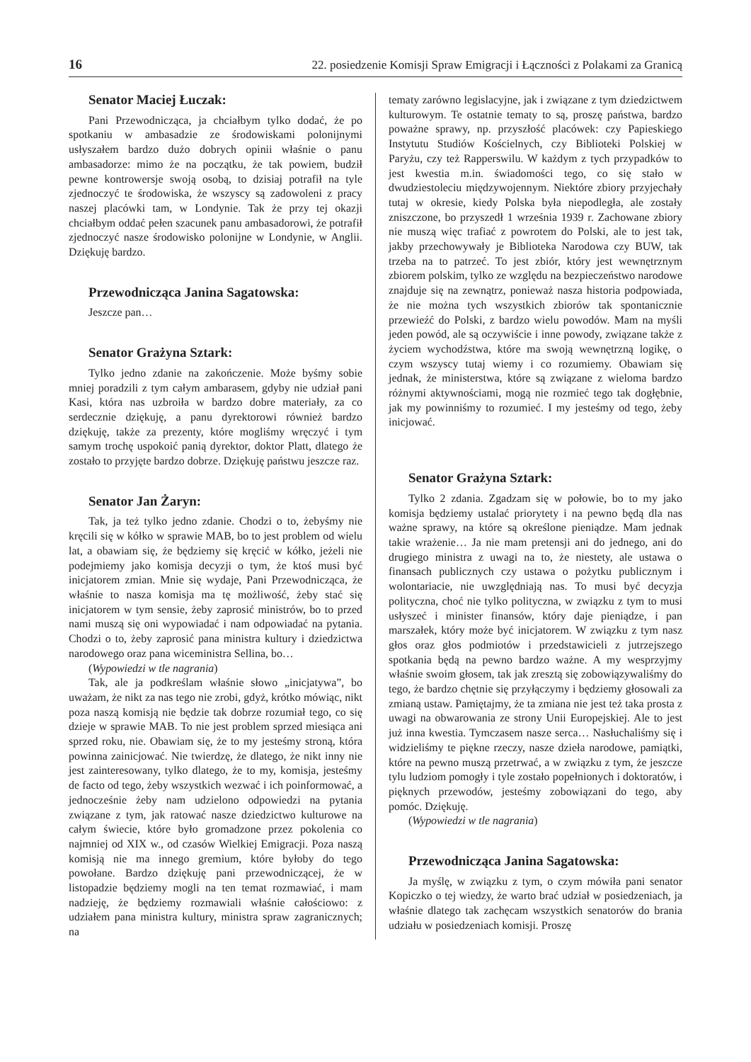16 22. posiedzenie Komisji Spraw Emigracji i Łączności z Polakami za Granicą
Senator Maciej Łuczak:
Pani Przewodnicząca, ja chciałbym tylko dodać, że po spotkaniu w ambasadzie ze środowiskami polonijnymi usłyszałem bardzo dużo dobrych opinii właśnie o panu ambasadorze: mimo że na początku, że tak powiem, budził pewne kontrowersje swoją osobą, to dzisiaj potrafił na tyle zjednoczyć te środowiska, że wszyscy są zadowoleni z pracy naszej placówki tam, w Londynie. Tak że przy tej okazji chciałbym oddać pełen szacunek panu ambasadorowi, że potrafił zjednoczyć nasze środowisko polonijne w Londynie, w Anglii. Dziękuję bardzo.
Przewodnicząca Janina Sagatowska:
Jeszcze pan…
Senator Grażyna Sztark:
Tylko jedno zdanie na zakończenie. Może byśmy sobie mniej poradzili z tym całym ambarasem, gdyby nie udział pani Kasi, która nas uzbroiła w bardzo dobre materiały, za co serdecznie dziękuję, a panu dyrektorowi również bardzo dziękuję, także za prezenty, które mogliśmy wręczyć i tym samym trochę uspokoić panią dyrektor, doktor Platt, dlatego że zostało to przyjęte bardzo dobrze. Dziękuję państwu jeszcze raz.
Senator Jan Żaryn:
Tak, ja też tylko jedno zdanie. Chodzi o to, żebyśmy nie kręcili się w kółko w sprawie MAB, bo to jest problem od wielu lat, a obawiam się, że będziemy się kręcić w kółko, jeżeli nie podejmiemy jako komisja decyzji o tym, że ktoś musi być inicjatorem zmian. Mnie się wydaje, Pani Przewodnicząca, że właśnie to nasza komisja ma tę możliwość, żeby stać się inicjatorem w tym sensie, żeby zaprosić ministrów, bo to przed nami muszą się oni wypowiadać i nam odpowiadać na pytania. Chodzi o to, żeby zaprosić pana ministra kultury i dziedzictwa narodowego oraz pana wiceministra Sellina, bo…
(Wypowiedzi w tle nagrania)
Tak, ale ja podkreślam właśnie słowo „inicjatywa”, bo uważam, że nikt za nas tego nie zrobi, gdyż, krótko mówiąc, nikt poza naszą komisją nie będzie tak dobrze rozumiał tego, co się dzieje w sprawie MAB. To nie jest problem sprzed miesiąca ani sprzed roku, nie. Obawiam się, że to my jesteśmy stroną, która powinna zainicjować. Nie twierdzę, że dlatego, że nikt inny nie jest zainteresowany, tylko dlatego, że to my, komisja, jesteśmy de facto od tego, żeby wszystkich wezwać i ich poinformować, a jednocześnie żeby nam udzielono odpowiedzi na pytania związane z tym, jak ratować nasze dziedzictwo kulturowe na całym świecie, które było gromadzone przez pokolenia co najmniej od XIX w., od czasów Wielkiej Emigracji. Poza naszą komisją nie ma innego gremium, które byłoby do tego powołane. Bardzo dziękuję pani przewodniczącej, że w listopadzie będziemy mogli na ten temat rozmawiać, i mam nadzieję, że będziemy rozmawiali właśnie całościowo: z udziałem pana ministra kultury, ministra spraw zagranicznych; na
tematy zarówno legislacyjne, jak i związane z tym dziedzictwem kulturowym. Te ostatnie tematy to są, proszę państwa, bardzo poważne sprawy, np. przyszłość placówek: czy Papieskiego Instytutu Studiów Kościelnych, czy Biblioteki Polskiej w Paryżu, czy też Rapperswilu. W każdym z tych przypadków to jest kwestia m.in. świadomości tego, co się stało w dwudziestoleciu międzywojennym. Niektóre zbiory przyjechały tutaj w okresie, kiedy Polska była niepodległa, ale zostały zniszczone, bo przyszedł 1 września 1939 r. Zachowane zbiory nie muszą więc trafiać z powrotem do Polski, ale to jest tak, jakby przechowywały je Biblioteka Narodowa czy BUW, tak trzeba na to patrzeć. To jest zbiór, który jest wewnętrznym zbiorem polskim, tylko ze względu na bezpieczeństwo narodowe znajduje się na zewnątrz, ponieważ nasza historia podpowiada, że nie można tych wszystkich zbiorów tak spontanicznie przewieźć do Polski, z bardzo wielu powodów. Mam na myśli jeden powód, ale są oczywiście i inne powody, związane także z życiem wychodźstwa, które ma swoją wewnętrzną logikę, o czym wszyscy tutaj wiemy i co rozumiemy. Obawiam się jednak, że ministerstwa, które są związane z wieloma bardzo różnymi aktywnościami, mogą nie rozmieć tego tak dogłębnie, jak my powinniśmy to rozumieć. I my jesteśmy od tego, żeby inicjować.
Senator Grażyna Sztark:
Tylko 2 zdania. Zgadzam się w połowie, bo to my jako komisja będziemy ustalać priorytety i na pewno będą dla nas ważne sprawy, na które są określone pieniądze. Mam jednak takie wrażenie… Ja nie mam pretensji ani do jednego, ani do drugiego ministra z uwagi na to, że niestety, ale ustawa o finansach publicznych czy ustawa o pożytku publicznym i wolontariacie, nie uwzględniają nas. To musi być decyzja polityczna, choć nie tylko polityczna, w związku z tym to musi usłyszeć i minister finansów, który daje pieniądze, i pan marszałek, który może być inicjatorem. W związku z tym nasz głos oraz głos podmiotów i przedstawicieli z jutrzejszego spotkania będą na pewno bardzo ważne. A my wesprzyjmy właśnie swoim głosem, tak jak zresztą się zobowiązywaliśmy do tego, że bardzo chętnie się przyłączymy i będziemy głosowali za zmianą ustaw. Pamiętajmy, że ta zmiana nie jest też taka prosta z uwagi na obwarowania ze strony Unii Europejskiej. Ale to jest już inna kwestia. Tymczasem nasze serca… Nasłuchaliśmy się i widzieliśmy te piękne rzeczy, nasze dzieła narodowe, pamiątki, które na pewno muszą przetrwać, a w związku z tym, że jeszcze tylu ludziom pomogły i tyle zostało popełnionych i doktoratów, i pięknych przewodów, jesteśmy zobowiązani do tego, aby pomóc. Dziękuję.
(Wypowiedzi w tle nagrania)
Przewodnicząca Janina Sagatowska:
Ja myślę, w związku z tym, o czym mówiła pani senator Kopiczko o tej wiedzy, że warto brać udział w posiedzeniach, ja właśnie dlatego tak zachęcam wszystkich senatorów do brania udziału w posiedzeniach komisji. Proszę